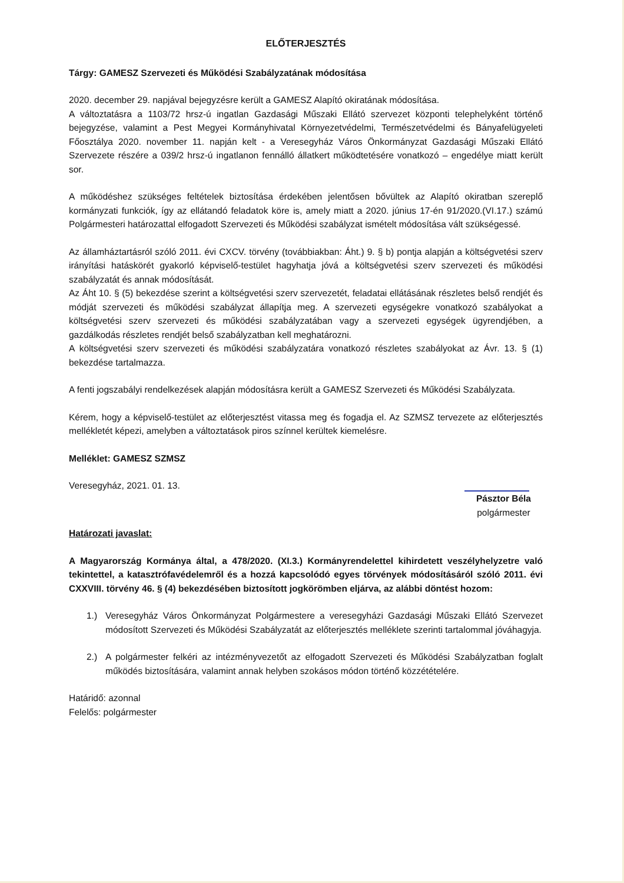ELŐTERJESZTÉS
Tárgy: GAMESZ Szervezeti és Működési Szabályzatának módosítása
2020. december 29. napjával bejegyzésre került a GAMESZ Alapító okiratának módosítása.
A változtatásra a 1103/72 hrsz-ú ingatlan Gazdasági Műszaki Ellátó szervezet központi telephelyként történő bejegyzése, valamint a Pest Megyei Kormányhivatal Környezetvédelmi, Természetvédelmi és Bányafelügyeleti Főosztálya 2020. november 11. napján kelt - a Veresegyház Város Önkormányzat Gazdasági Műszaki Ellátó Szervezete részére a 039/2 hrsz-ú ingatlanon fennálló állatkert működtetésére vonatkozó – engedélye miatt került sor.
A működéshez szükséges feltételek biztosítása érdekében jelentősen bővültek az Alapító okiratban szereplő kormányzati funkciók, így az ellátandó feladatok köre is, amely miatt a 2020. június 17-én 91/2020.(VI.17.) számú Polgármesteri határozattal elfogadott Szervezeti és Működési szabályzat ismételt módosítása vált szükségessé.
Az államháztartásról szóló 2011. évi CXCV. törvény (továbbiakban: Áht.) 9. § b) pontja alapján a költségvetési szerv irányítási hatáskörét gyakorló képviselő-testület hagyhatja jóvá a költségvetési szerv szervezeti és működési szabályzatát és annak módosítását.
Az Áht 10. § (5) bekezdése szerint a költségvetési szerv szervezetét, feladatai ellátásának részletes belső rendjét és módját szervezeti és működési szabályzat állapítja meg. A szervezeti egységekre vonatkozó szabályokat a költségvetési szerv szervezeti és működési szabályzatában vagy a szervezeti egységek ügyrendjében, a gazdálkodás részletes rendjét belső szabályzatban kell meghatározni.
A költségvetési szerv szervezeti és működési szabályzatára vonatkozó részletes szabályokat az Ávr. 13. § (1) bekezdése tartalmazza.
A fenti jogszabályi rendelkezések alapján módosításra került a GAMESZ Szervezeti és Működési Szabályzata.
Kérem, hogy a képviselő-testület az előterjesztést vitassa meg és fogadja el. Az SZMSZ tervezete az előterjesztés mellékletét képezi, amelyben a változtatások piros színnel kerültek kiemelésre.
Melléklet: GAMESZ SZMSZ
Veresegyház, 2021. 01. 13.
Pásztor Béla
polgármester
Határozati javaslat:
A Magyarország Kormánya által, a 478/2020. (XI.3.) Kormányrendelettel kihirdetett veszélyhelyzetre való tekintettel, a katasztrófavédelemről és a hozzá kapcsolódó egyes törvények módosításáról szóló 2011. évi CXXVIII. törvény 46. § (4) bekezdésében biztosított jogkörömben eljárva, az alábbi döntést hozom:
1.) Veresegyház Város Önkormányzat Polgármestere a veresegyházi Gazdasági Műszaki Ellátó Szervezet módosított Szervezeti és Működési Szabályzatát az előterjesztés melléklete szerinti tartalommal jóváhagyja.
2.) A polgármester felkéri az intézményvezetőt az elfogadott Szervezeti és Működési Szabályzatban foglalt működés biztosítására, valamint annak helyben szokásos módon történő közzétételére.
Határidő: azonnal
Felelős: polgármester